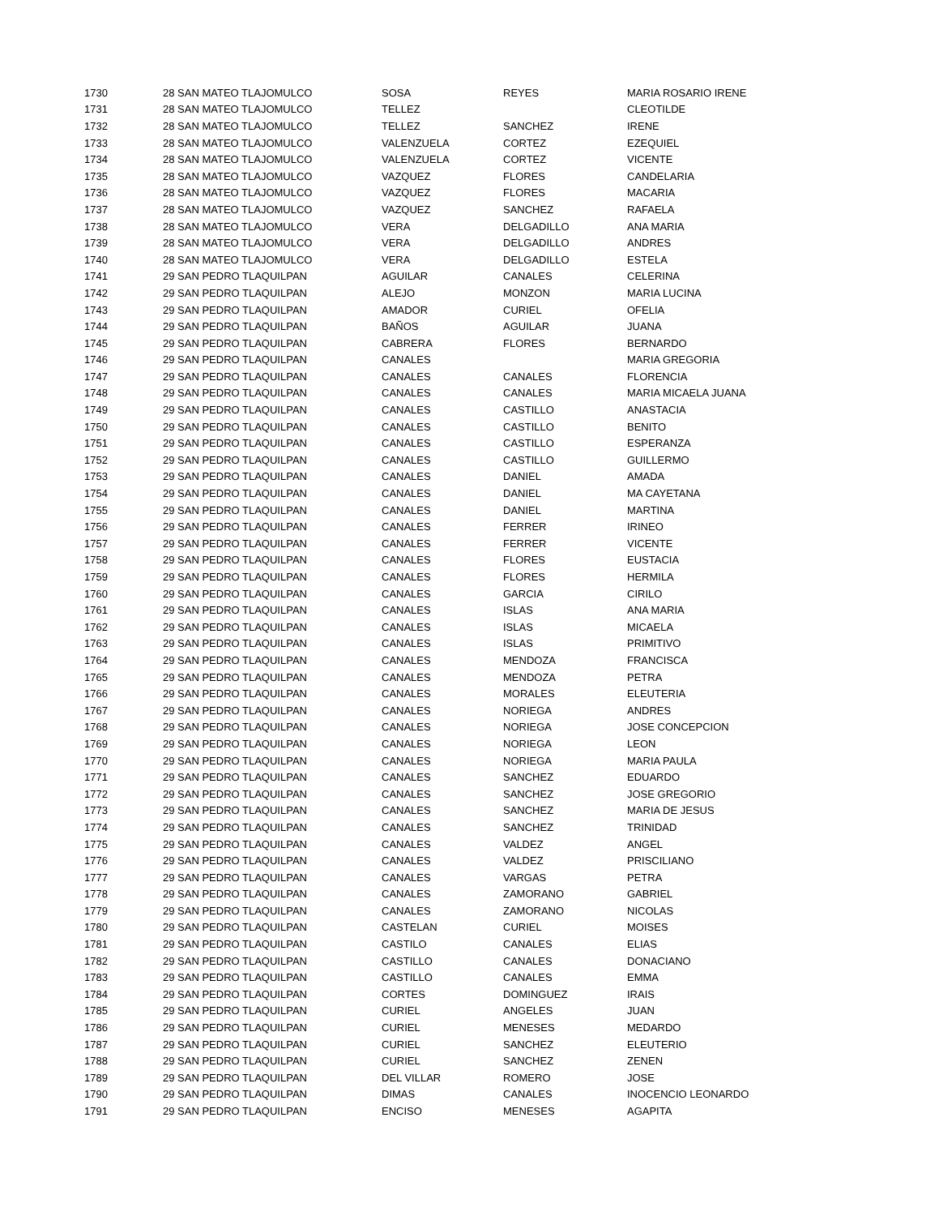| 1730 | 28 SAN MATEO TLAJOMULCO | SOSA | REYES | MARIA ROSARIO IRENE |
| 1731 | 28 SAN MATEO TLAJOMULCO | TELLEZ | | CLEOTILDE |
| 1732 | 28 SAN MATEO TLAJOMULCO | TELLEZ | SANCHEZ | IRENE |
| 1733 | 28 SAN MATEO TLAJOMULCO | VALENZUELA | CORTEZ | EZEQUIEL |
| 1734 | 28 SAN MATEO TLAJOMULCO | VALENZUELA | CORTEZ | VICENTE |
| 1735 | 28 SAN MATEO TLAJOMULCO | VAZQUEZ | FLORES | CANDELARIA |
| 1736 | 28 SAN MATEO TLAJOMULCO | VAZQUEZ | FLORES | MACARIA |
| 1737 | 28 SAN MATEO TLAJOMULCO | VAZQUEZ | SANCHEZ | RAFAELA |
| 1738 | 28 SAN MATEO TLAJOMULCO | VERA | DELGADILLO | ANA MARIA |
| 1739 | 28 SAN MATEO TLAJOMULCO | VERA | DELGADILLO | ANDRES |
| 1740 | 28 SAN MATEO TLAJOMULCO | VERA | DELGADILLO | ESTELA |
| 1741 | 29 SAN PEDRO TLAQUILPAN | AGUILAR | CANALES | CELERINA |
| 1742 | 29 SAN PEDRO TLAQUILPAN | ALEJO | MONZON | MARIA LUCINA |
| 1743 | 29 SAN PEDRO TLAQUILPAN | AMADOR | CURIEL | OFELIA |
| 1744 | 29 SAN PEDRO TLAQUILPAN | BAÑOS | AGUILAR | JUANA |
| 1745 | 29 SAN PEDRO TLAQUILPAN | CABRERA | FLORES | BERNARDO |
| 1746 | 29 SAN PEDRO TLAQUILPAN | CANALES | | MARIA GREGORIA |
| 1747 | 29 SAN PEDRO TLAQUILPAN | CANALES | CANALES | FLORENCIA |
| 1748 | 29 SAN PEDRO TLAQUILPAN | CANALES | CANALES | MARIA MICAELA JUANA |
| 1749 | 29 SAN PEDRO TLAQUILPAN | CANALES | CASTILLO | ANASTACIA |
| 1750 | 29 SAN PEDRO TLAQUILPAN | CANALES | CASTILLO | BENITO |
| 1751 | 29 SAN PEDRO TLAQUILPAN | CANALES | CASTILLO | ESPERANZA |
| 1752 | 29 SAN PEDRO TLAQUILPAN | CANALES | CASTILLO | GUILLERMO |
| 1753 | 29 SAN PEDRO TLAQUILPAN | CANALES | DANIEL | AMADA |
| 1754 | 29 SAN PEDRO TLAQUILPAN | CANALES | DANIEL | MA CAYETANA |
| 1755 | 29 SAN PEDRO TLAQUILPAN | CANALES | DANIEL | MARTINA |
| 1756 | 29 SAN PEDRO TLAQUILPAN | CANALES | FERRER | IRINEO |
| 1757 | 29 SAN PEDRO TLAQUILPAN | CANALES | FERRER | VICENTE |
| 1758 | 29 SAN PEDRO TLAQUILPAN | CANALES | FLORES | EUSTACIA |
| 1759 | 29 SAN PEDRO TLAQUILPAN | CANALES | FLORES | HERMILA |
| 1760 | 29 SAN PEDRO TLAQUILPAN | CANALES | GARCIA | CIRILO |
| 1761 | 29 SAN PEDRO TLAQUILPAN | CANALES | ISLAS | ANA MARIA |
| 1762 | 29 SAN PEDRO TLAQUILPAN | CANALES | ISLAS | MICAELA |
| 1763 | 29 SAN PEDRO TLAQUILPAN | CANALES | ISLAS | PRIMITIVO |
| 1764 | 29 SAN PEDRO TLAQUILPAN | CANALES | MENDOZA | FRANCISCA |
| 1765 | 29 SAN PEDRO TLAQUILPAN | CANALES | MENDOZA | PETRA |
| 1766 | 29 SAN PEDRO TLAQUILPAN | CANALES | MORALES | ELEUTERIA |
| 1767 | 29 SAN PEDRO TLAQUILPAN | CANALES | NORIEGA | ANDRES |
| 1768 | 29 SAN PEDRO TLAQUILPAN | CANALES | NORIEGA | JOSE CONCEPCION |
| 1769 | 29 SAN PEDRO TLAQUILPAN | CANALES | NORIEGA | LEON |
| 1770 | 29 SAN PEDRO TLAQUILPAN | CANALES | NORIEGA | MARIA PAULA |
| 1771 | 29 SAN PEDRO TLAQUILPAN | CANALES | SANCHEZ | EDUARDO |
| 1772 | 29 SAN PEDRO TLAQUILPAN | CANALES | SANCHEZ | JOSE GREGORIO |
| 1773 | 29 SAN PEDRO TLAQUILPAN | CANALES | SANCHEZ | MARIA DE JESUS |
| 1774 | 29 SAN PEDRO TLAQUILPAN | CANALES | SANCHEZ | TRINIDAD |
| 1775 | 29 SAN PEDRO TLAQUILPAN | CANALES | VALDEZ | ANGEL |
| 1776 | 29 SAN PEDRO TLAQUILPAN | CANALES | VALDEZ | PRISCILIANO |
| 1777 | 29 SAN PEDRO TLAQUILPAN | CANALES | VARGAS | PETRA |
| 1778 | 29 SAN PEDRO TLAQUILPAN | CANALES | ZAMORANO | GABRIEL |
| 1779 | 29 SAN PEDRO TLAQUILPAN | CANALES | ZAMORANO | NICOLAS |
| 1780 | 29 SAN PEDRO TLAQUILPAN | CASTELAN | CURIEL | MOISES |
| 1781 | 29 SAN PEDRO TLAQUILPAN | CASTILO | CANALES | ELIAS |
| 1782 | 29 SAN PEDRO TLAQUILPAN | CASTILLO | CANALES | DONACIANO |
| 1783 | 29 SAN PEDRO TLAQUILPAN | CASTILLO | CANALES | EMMA |
| 1784 | 29 SAN PEDRO TLAQUILPAN | CORTES | DOMINGUEZ | IRAIS |
| 1785 | 29 SAN PEDRO TLAQUILPAN | CURIEL | ANGELES | JUAN |
| 1786 | 29 SAN PEDRO TLAQUILPAN | CURIEL | MENESES | MEDARDO |
| 1787 | 29 SAN PEDRO TLAQUILPAN | CURIEL | SANCHEZ | ELEUTERIO |
| 1788 | 29 SAN PEDRO TLAQUILPAN | CURIEL | SANCHEZ | ZENEN |
| 1789 | 29 SAN PEDRO TLAQUILPAN | DEL VILLAR | ROMERO | JOSE |
| 1790 | 29 SAN PEDRO TLAQUILPAN | DIMAS | CANALES | INOCENCIO LEONARDO |
| 1791 | 29 SAN PEDRO TLAQUILPAN | ENCISO | MENESES | AGAPITA |